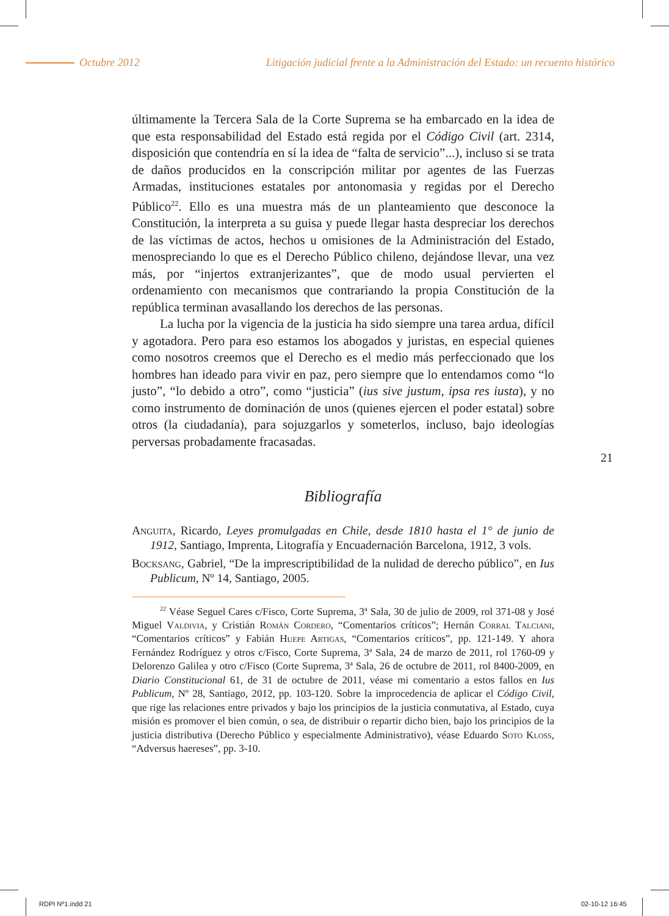Octubre 2012 Litigación judicial frente a la Administración del Estado: un recuento histórico
últimamente la Tercera Sala de la Corte Suprema se ha embarcado en la idea de que esta responsabilidad del Estado está regida por el Código Civil (art. 2314, disposición que contendría en sí la idea de “falta de servicio”...), incluso si se trata de daños producidos en la conscripción militar por agentes de las Fuerzas Armadas, instituciones estatales por antonomasia y regidas por el Derecho Público<sup>22</sup>. Ello es una muestra más de un planteamiento que desconoce la Constitución, la interpreta a su guisa y puede llegar hasta despreciar los derechos de las víctimas de actos, hechos u omisiones de la Administración del Estado, menospreciando lo que es el Derecho Público chileno, dejándose llevar, una vez más, por “injertos extranjerizantes”, que de modo usual pervierten el ordenamiento con mecanismos que contrariando la propia Constitución de la república terminan avasallando los derechos de las personas.
La lucha por la vigencia de la justicia ha sido siempre una tarea ardua, difícil y agotadora. Pero para eso estamos los abogados y juristas, en especial quienes como nosotros creemos que el Derecho es el medio más perfeccionado que los hombres han ideado para vivir en paz, pero siempre que lo entendamos como “lo justo”, “lo debido a otro”, como “justicia” (ius sive justum, ipsa res iusta), y no como instrumento de dominación de unos (quienes ejercen el poder estatal) sobre otros (la ciudadanía), para sojuzgarlos y someterlos, incluso, bajo ideologías perversas probadamente fracasadas.
Bibliografía
Anguita, Ricardo, Leyes promulgadas en Chile, desde 1810 hasta el 1° de junio de 1912, Santiago, Imprenta, Litografía y Encuadernación Barcelona, 1912, 3 vols.
Bocksang, Gabriel, “De la imprescriptibilidad de la nulidad de derecho público”, en Ius Publicum, Nº 14, Santiago, 2005.
<sup>22</sup> Véase Seguel Cares c/Fisco, Corte Suprema, 3ª Sala, 30 de julio de 2009, rol 371-08 y José Miguel Valdivia, y Cristián Román Cordero, “Comentarios críticos”; Hernán Corral Talciani, “Comentarios críticos” y Fabián Huepe Artigas, “Comentarios críticos”, pp. 121-149. Y ahora Fernández Rodríguez y otros c/Fisco, Corte Suprema, 3ª Sala, 24 de marzo de 2011, rol 1760-09 y Delorenzo Galilea y otro c/Fisco (Corte Suprema, 3ª Sala, 26 de octubre de 2011, rol 8400-2009, en Diario Constitucional 61, de 31 de octubre de 2011, véase mi comentario a estos fallos en Ius Publicum, Nº 28, Santiago, 2012, pp. 103-120. Sobre la improcedencia de aplicar el Código Civil, que rige las relaciones entre privados y bajo los principios de la justicia conmutativa, al Estado, cuya misión es promover el bien común, o sea, de distribuir o repartir dicho bien, bajo los principios de la justicia distributiva (Derecho Público y especialmente Administrativo), véase Eduardo Soto Kloss, “Adversus haereses”, pp. 3-10.
21
RDPI Nº1.indd 21 02-10-12 16:45